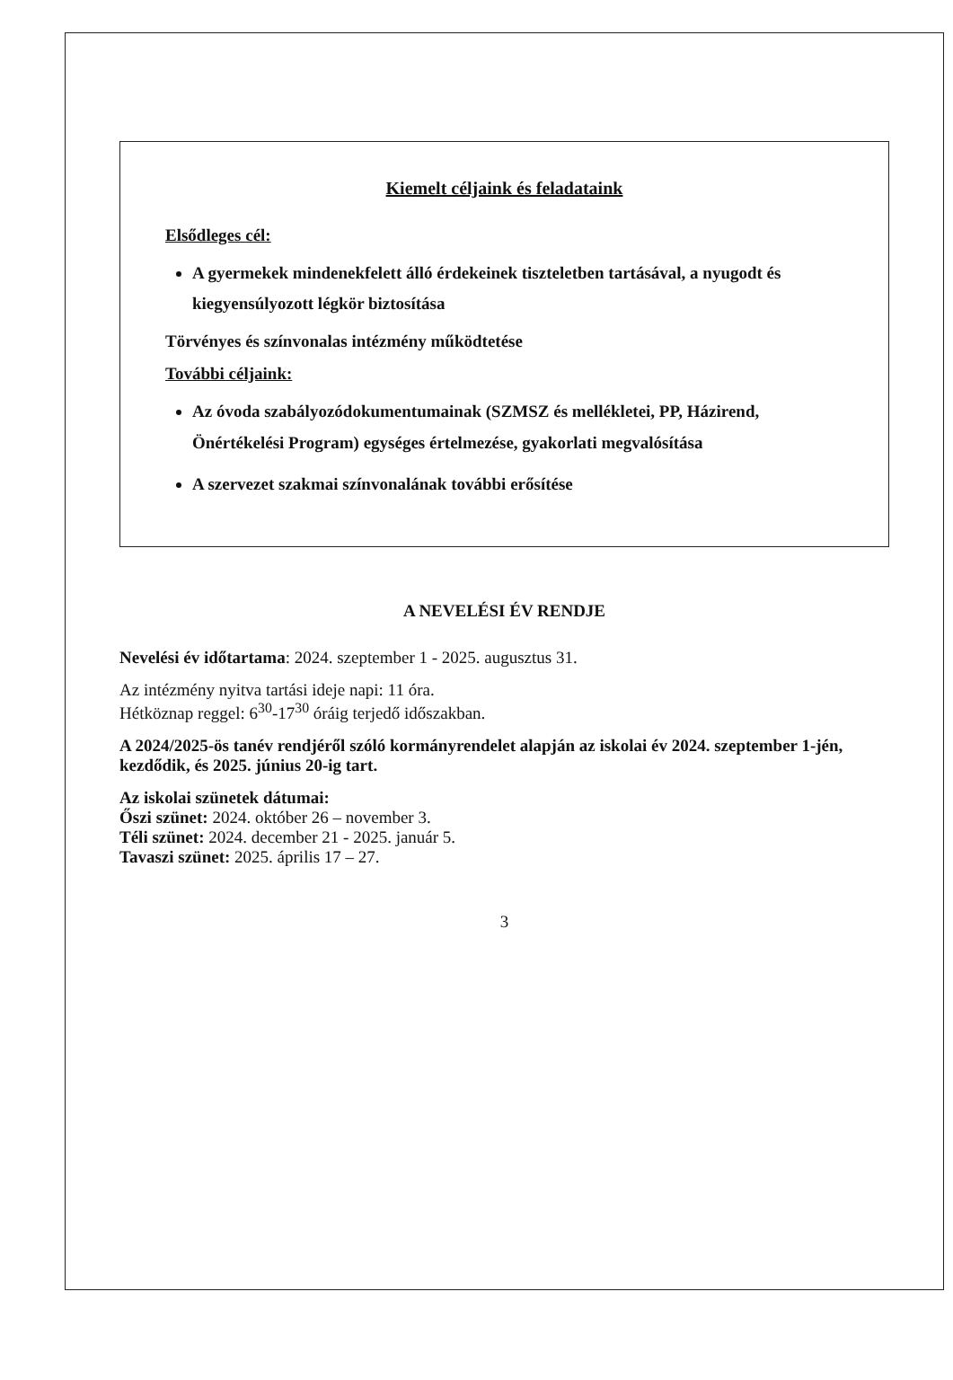Kiemelt céljaink és feladataink
Elsődleges cél:
A gyermekek mindenekfelett álló érdekeinek tiszteletben tartásával, a nyugodt és kiegyensúlyozott légkör biztosítása
Törvényes és színvonalas intézmény működtetése
További céljaink:
Az óvoda szabályozódokumentumainak (SZMSZ és mellékletei, PP, Házirend, Önértékelési Program) egységes értelmezése, gyakorlati megvalósítása
A szervezet szakmai színvonalának további erősítése
A NEVELÉSI ÉV RENDJE
Nevelési év időtartama: 2024. szeptember 1 - 2025. augusztus 31.
Az intézmény nyitva tartási ideje napi: 11 óra.
Hétköznap reggel: 6<sup>30</sup>-17<sup>30</sup> óráig terjedő időszakban.
A 2024/2025-ös tanév rendjéről szóló kormányrendelet alapján az iskolai év 2024. szeptember 1-jén, kezdődik, és 2025. június 20-ig tart.
Az iskolai szünetek dátumai:
Őszi szünet: 2024. október 26 – november 3.
Téli szünet: 2024. december 21 - 2025. január 5.
Tavaszi szünet: 2025. április 17 – 27.
3